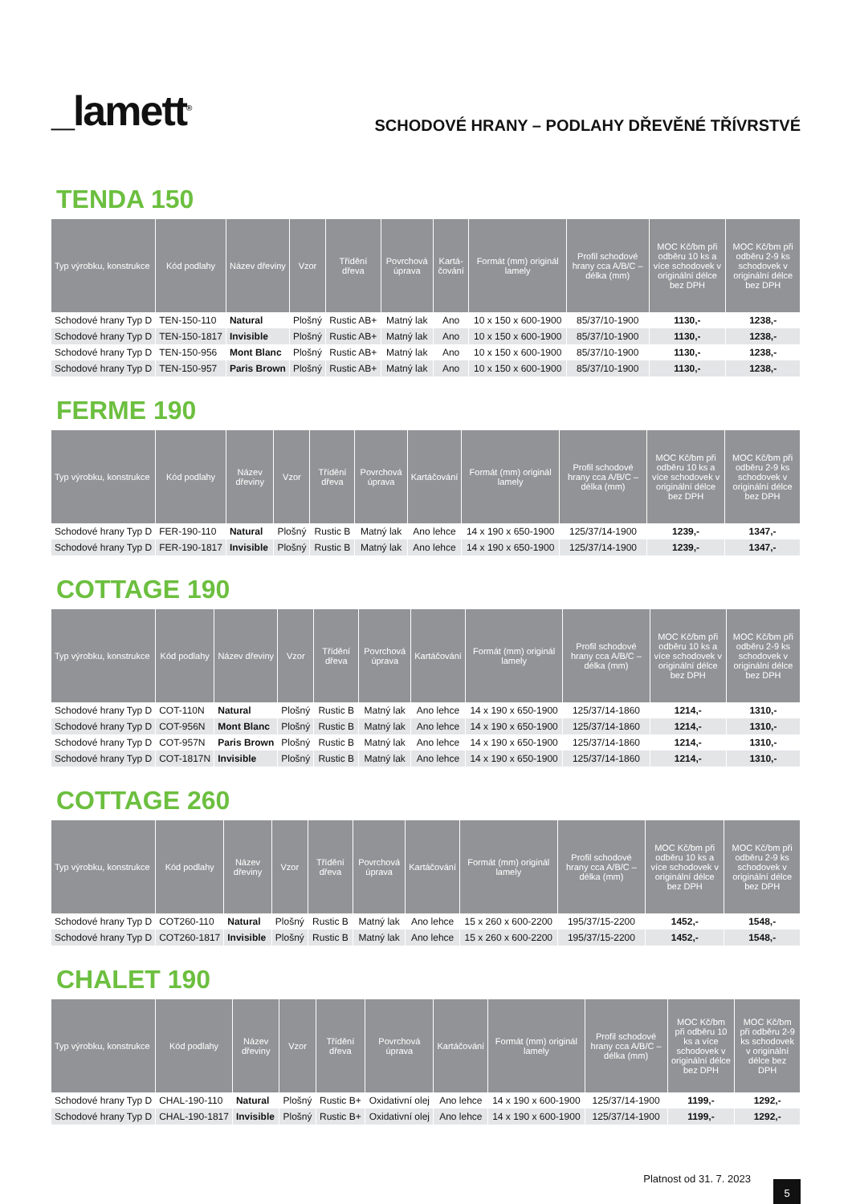_lamett<sup>®</sup>
SCHODOVÉ HRANY – PODLAHY DŘEVĚNÉ TŘÍVRSTVÉ
TENDA 150
| Typ výrobku, konstrukce | Kód podlahy | Název dřeviny | Vzor | Třídění dřeva | Povrchová úprava | Kartá-čování | Formát (mm) originál lamely | Profil schodové hrany cca A/B/C – délka (mm) | MOC Kč/bm při odběru 10 ks a více schodovek v originální délce bez DPH | MOC Kč/bm při odběru 2-9 ks schodovek v originální délce bez DPH |
| --- | --- | --- | --- | --- | --- | --- | --- | --- | --- | --- |
| Schodové hrany Typ D | TEN-150-110 | Natural | Plošný | Rustic AB+ | Matný lak | Ano | 10 x 150 x 600-1900 | 85/37/10-1900 | 1130,- | 1238,- |
| Schodové hrany Typ D | TEN-150-1817 | Invisible | Plošný | Rustic AB+ | Matný lak | Ano | 10 x 150 x 600-1900 | 85/37/10-1900 | 1130,- | 1238,- |
| Schodové hrany Typ D | TEN-150-956 | Mont Blanc | Plošný | Rustic AB+ | Matný lak | Ano | 10 x 150 x 600-1900 | 85/37/10-1900 | 1130,- | 1238,- |
| Schodové hrany Typ D | TEN-150-957 | Paris Brown | Plošný | Rustic AB+ | Matný lak | Ano | 10 x 150 x 600-1900 | 85/37/10-1900 | 1130,- | 1238,- |
FERME 190
| Typ výrobku, konstrukce | Kód podlahy | Název dřeviny | Vzor | Třídění dřeva | Povrchová úprava | Kartáčování | Formát (mm) originál lamely | Profil schodové hrany cca A/B/C – délka (mm) | MOC Kč/bm při odběru 10 ks a více schodovek v originální délce bez DPH | MOC Kč/bm při odběru 2-9 ks schodovek v originální délce bez DPH |
| --- | --- | --- | --- | --- | --- | --- | --- | --- | --- | --- |
| Schodové hrany Typ D | FER-190-110 | Natural | Plošný | Rustic B | Matný lak | Ano lehce | 14 x 190 x 650-1900 | 125/37/14-1900 | 1239,- | 1347,- |
| Schodové hrany Typ D | FER-190-1817 | Invisible | Plošný | Rustic B | Matný lak | Ano lehce | 14 x 190 x 650-1900 | 125/37/14-1900 | 1239,- | 1347,- |
COTTAGE 190
| Typ výrobku, konstrukce | Kód podlahy | Název dřeviny | Vzor | Třídění dřeva | Povrchová úprava | Kartáčování | Formát (mm) originál lamely | Profil schodové hrany cca A/B/C – délka (mm) | MOC Kč/bm při odběru 10 ks a více schodovek v originální délce bez DPH | MOC Kč/bm při odběru 2-9 ks schodovek v originální délce bez DPH |
| --- | --- | --- | --- | --- | --- | --- | --- | --- | --- | --- |
| Schodové hrany Typ D | COT-110N | Natural | Plošný | Rustic B | Matný lak | Ano lehce | 14 x 190 x 650-1900 | 125/37/14-1860 | 1214,- | 1310,- |
| Schodové hrany Typ D | COT-956N | Mont Blanc | Plošný | Rustic B | Matný lak | Ano lehce | 14 x 190 x 650-1900 | 125/37/14-1860 | 1214,- | 1310,- |
| Schodové hrany Typ D | COT-957N | Paris Brown | Plošný | Rustic B | Matný lak | Ano lehce | 14 x 190 x 650-1900 | 125/37/14-1860 | 1214,- | 1310,- |
| Schodové hrany Typ D | COT-1817N | Invisible | Plošný | Rustic B | Matný lak | Ano lehce | 14 x 190 x 650-1900 | 125/37/14-1860 | 1214,- | 1310,- |
COTTAGE 260
| Typ výrobku, konstrukce | Kód podlahy | Název dřeviny | Vzor | Třídění dřeva | Povrchová úprava | Kartáčování | Formát (mm) originál lamely | Profil schodové hrany cca A/B/C – délka (mm) | MOC Kč/bm při odběru 10 ks a více schodovek v originální délce bez DPH | MOC Kč/bm při odběru 2-9 ks schodovek v originální délce bez DPH |
| --- | --- | --- | --- | --- | --- | --- | --- | --- | --- | --- |
| Schodové hrany Typ D | COT260-110 | Natural | Plošný | Rustic B | Matný lak | Ano lehce | 15 x 260 x 600-2200 | 195/37/15-2200 | 1452,- | 1548,- |
| Schodové hrany Typ D | COT260-1817 | Invisible | Plošný | Rustic B | Matný lak | Ano lehce | 15 x 260 x 600-2200 | 195/37/15-2200 | 1452,- | 1548,- |
CHALET 190
| Typ výrobku, konstrukce | Kód podlahy | Název dřeviny | Vzor | Třídění dřeva | Povrchová úprava | Kartáčování | Formát (mm) originál lamely | Profil schodové hrany cca A/B/C – délka (mm) | MOC Kč/bm při odběru 10 ks a více schodovek v originální délce bez DPH | MOC Kč/bm při odběru 2-9 ks schodovek v originální délce bez DPH |
| --- | --- | --- | --- | --- | --- | --- | --- | --- | --- | --- |
| Schodové hrany Typ D | CHAL-190-110 | Natural | Plošný | Rustic B+ | Oxidativní olej | Ano lehce | 14 x 190 x 600-1900 | 125/37/14-1900 | 1199,- | 1292,- |
| Schodové hrany Typ D | CHAL-190-1817 | Invisible | Plošný | Rustic B+ | Oxidativní olej | Ano lehce | 14 x 190 x 600-1900 | 125/37/14-1900 | 1199,- | 1292,- |
Platnost od 31. 7. 2023 5